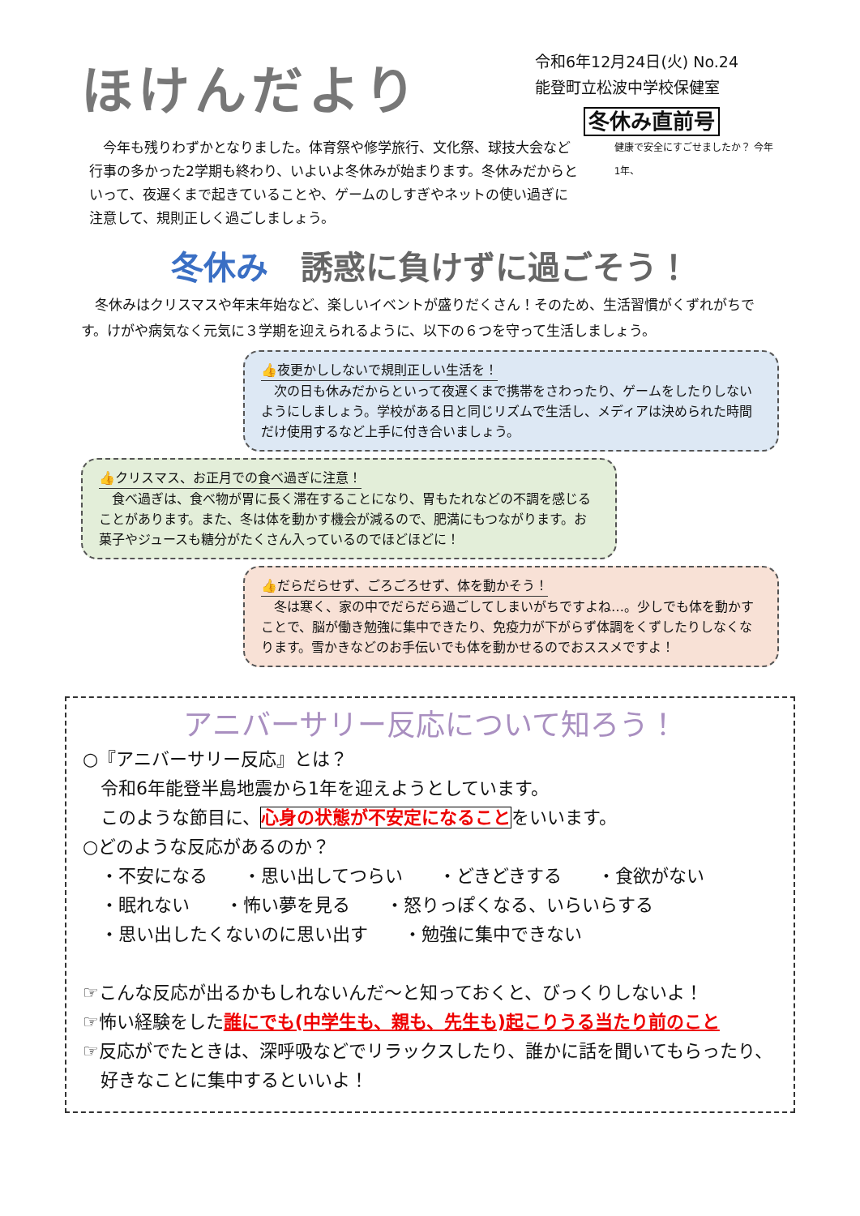ほけんだより
令和6年12月24日(火) No.24
能登町立松波中学校保健室
冬休み直前号
　今年も残りわずかとなりました。体育祭や修学旅行、文化祭、球技大会など行事の多かった2学期も終わり、いよいよ冬休みが始まります。冬休みだからといって、夜遅くまで起きていることや、ゲームのしすぎやネットの使い過ぎに注意して、規則正しく過ごしましょう。
健康で安全にすごせましたか？ 今年1年、
冬休み　誘惑に負けずに過ごそう！
　冬休みはクリスマスや年末年始など、楽しいイベントが盛りだくさん！そのため、生活習慣がくずれがちです。けがや病気なく元気に３学期を迎えられるように、以下の６つを守って生活しましょう。
👍夜更かししないで規則正しい生活を！
　次の日も休みだからといって夜遅くまで携帯をさわったり、ゲームをしたりしないようにしましょう。学校がある日と同じリズムで生活し、メディアは決められた時間だけ使用するなど上手に付き合いましょう。
👍クリスマス、お正月での食べ過ぎに注意！
　食べ過ぎは、食べ物が胃に長く滞在することになり、胃もたれなどの不調を感じることがあります。また、冬は体を動かす機会が減るので、肥満にもつながります。お菓子やジュースも糖分がたくさん入っているのでほどほどに！
👍だらだらせず、ごろごろせず、体を動かそう！
　冬は寒く、家の中でだらだら過ごしてしまいがちですよね…。少しでも体を動かすことで、脳が働き勉強に集中できたり、免疫力が下がらず体調をくずしたりしなくなります。雪かきなどのお手伝いでも体を動かせるのでおススメですよ！
アニバーサリー反応について知ろう！
○『アニバーサリー反応』とは？
　令和6年能登半島地震から1年を迎えようとしています。
　このような節目に、心身の状態が不安定になることをいいます。
○どのような反応があるのか？
　・不安になる　　・思い出してつらい　　・どきどきする　　・食欲がない
　・眠れない　　・怖い夢を見る　　・怒りっぽくなる、いらいらする
　・思い出したくないのに思い出す　　・勉強に集中できない
☞こんな反応が出るかもしれないんだ～と知っておくと、びっくりしないよ！
☞怖い経験をした誰にでも(中学生も、親も、先生も)起こりうる当たり前のこと
☞反応がでたときは、深呼吸などでリラックスしたり、誰かに話を聞いてもらったり、
　好きなことに集中するといいよ！